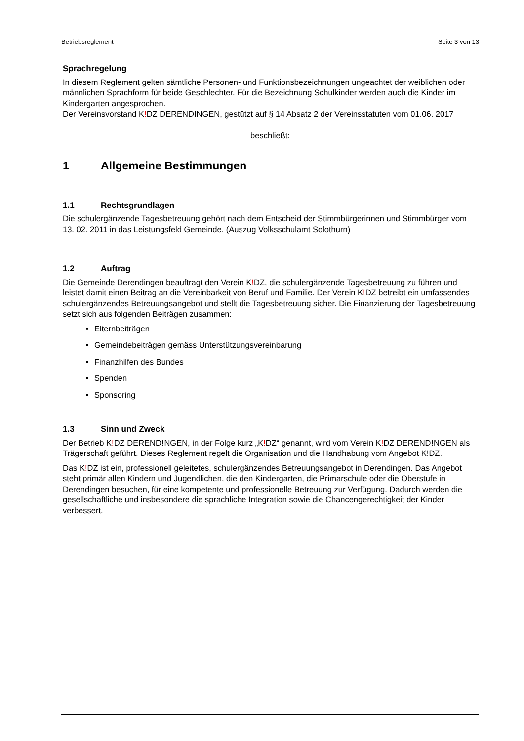Betriebsreglement Seite 3 von 13
Sprachregelung
In diesem Reglement gelten sämtliche Personen- und Funktionsbezeichnungen ungeachtet der weiblichen oder männlichen Sprachform für beide Geschlechter. Für die Bezeichnung Schulkinder werden auch die Kinder im Kindergarten angesprochen.
Der Vereinsvorstand K!DZ DERENDINGEN, gestützt auf § 14 Absatz 2 der Vereinsstatuten vom 01.06. 2017
beschließt:
1 Allgemeine Bestimmungen
1.1 Rechtsgrundlagen
Die schulergänzende Tagesbetreuung gehört nach dem Entscheid der Stimmbürgerinnen und Stimmbürger vom 13. 02. 2011 in das Leistungsfeld Gemeinde. (Auszug Volksschulamt Solothurn)
1.2 Auftrag
Die Gemeinde Derendingen beauftragt den Verein K!DZ, die schulergänzende Tagesbetreuung zu führen und leistet damit einen Beitrag an die Vereinbarkeit von Beruf und Familie. Der Verein K!DZ betreibt ein umfassendes schulergänzendes Betreuungsangebot und stellt die Tagesbetreuung sicher. Die Finanzierung der Tagesbetreuung setzt sich aus folgenden Beiträgen zusammen:
Elternbeiträgen
Gemeindebeiträgen gemäss Unterstützungsvereinbarung
Finanzhilfen des Bundes
Spenden
Sponsoring
1.3 Sinn und Zweck
Der Betrieb K!DZ DEREND!NGEN, in der Folge kurz „K!DZ“ genannt, wird vom Verein K!DZ DEREND!NGEN als Trägerschaft geführt. Dieses Reglement regelt die Organisation und die Handhabung vom Angebot K!DZ.
Das K!DZ ist ein, professionell geleitetes, schulergänzendes Betreuungsangebot in Derendingen. Das Angebot steht primär allen Kindern und Jugendlichen, die den Kindergarten, die Primarschule oder die Oberstufe in Derendingen besuchen, für eine kompetente und professionelle Betreuung zur Verfügung. Dadurch werden die gesellschaftliche und insbesondere die sprachliche Integration sowie die Chancengerechtigkeit der Kinder verbessert.